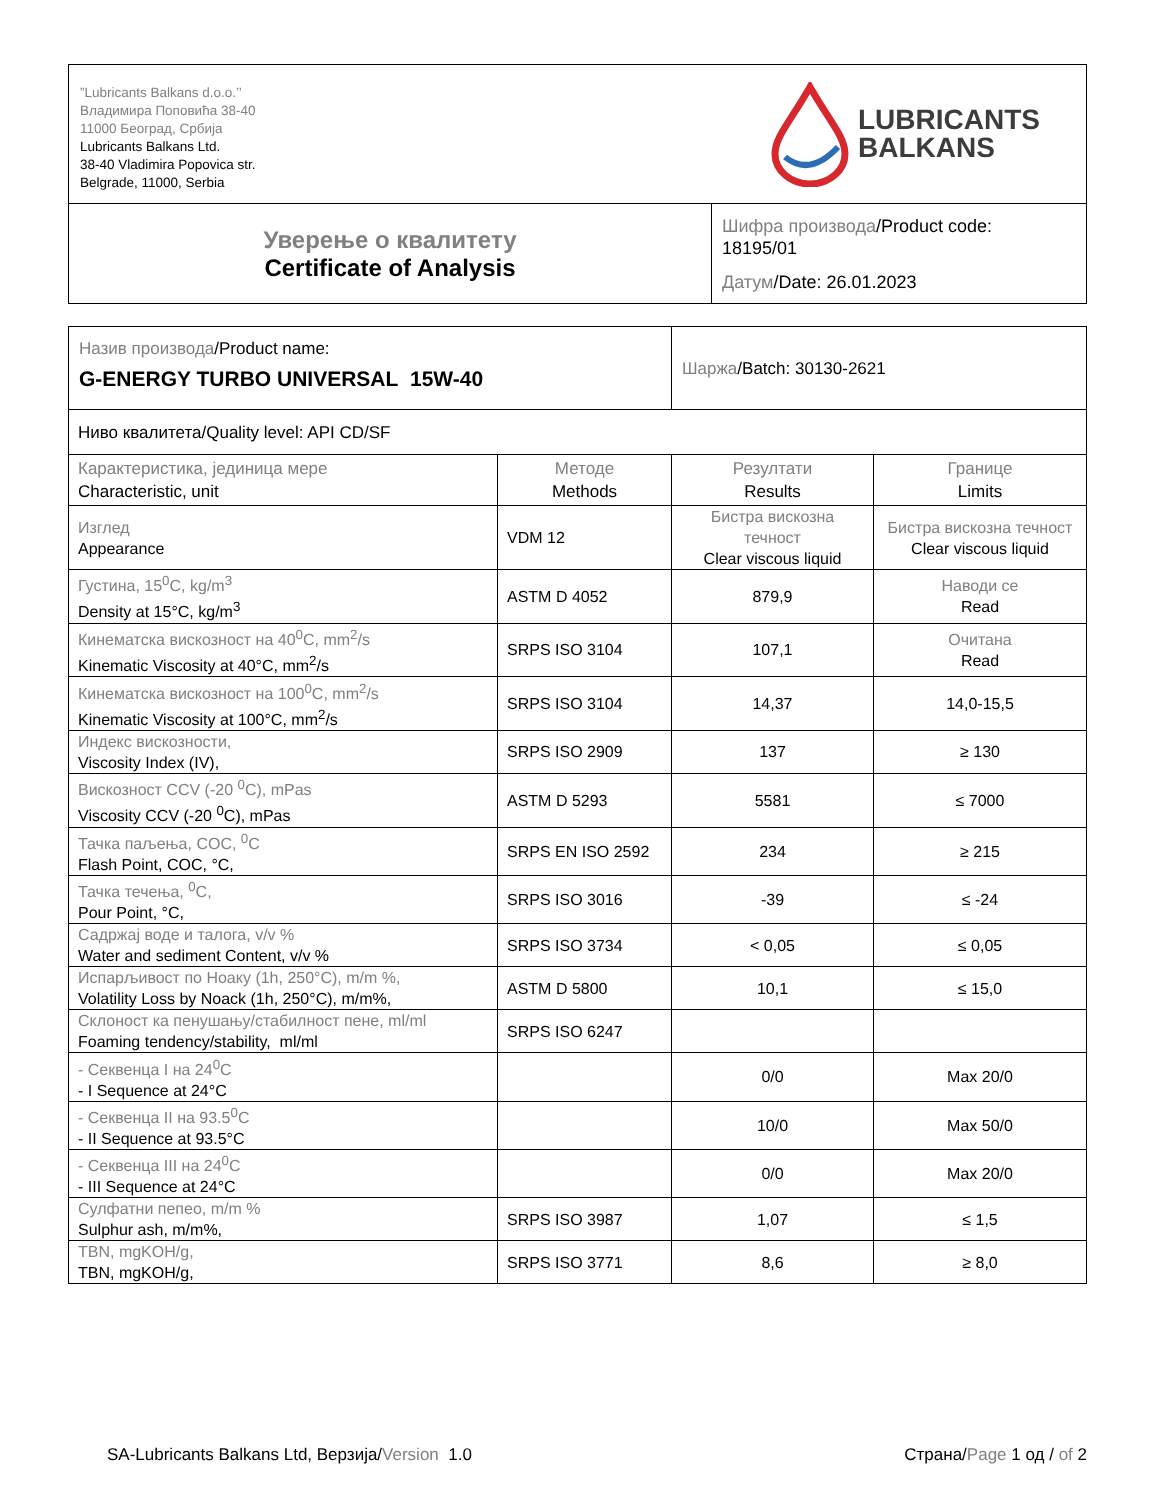| ”Lubricants Balkans d.o.o.’’ Владимира Поповића 38-40 11000 Београд, Србија Lubricants Balkans Ltd. 38-40 Vladimira Popovica str. Belgrade, 11000, Serbia LUBRICANTS BALKANS | |
| Уверење о квалитету Certificate of Analysis | Шифра производа /Product code: 18195/01 Датум /Date: 26.01.2023 |
| Назив производа /Product name: G-ENERGY TURBO UNIVERSAL 15W-40 | | Шаржа /Batch: 30130-2621 | |
| Ниво квалитета/Quality level: API CD/SF | | | |
| Карактеристика, јединица мере Characteristic, unit | Методе Methods | Резултати Results | Границе Limits |
| Изглед Appearance | VDM 12 | Бистра вискозна течност Clear viscous liquid | Бистра вискозна течност Clear viscous liquid |
| Густина, 15<sup>0</sup>C, kg/m<sup>3</sup> Density at 15°C, kg/m<sup>3</sup> | ASTM D 4052 | 879,9 | Наводи се Read |
| Кинематска вискозност на 40<sup>0</sup>C, mm<sup>2</sup>/s Kinematic Viscosity at 40°C, mm<sup>2</sup>/s | SRPS ISO 3104 | 107,1 | Очитана Read |
| Кинематска вискозност на 100<sup>0</sup>C, mm<sup>2</sup>/s Kinematic Viscosity at 100°C, mm<sup>2</sup>/s | SRPS ISO 3104 | 14,37 | 14,0-15,5 |
| Индекс вискозности, Viscosity Index (IV), | SRPS ISO 2909 | 137 | ≥ 130 |
| Вискозност CCV (-20 <sup>0</sup>C), mPas Viscosity CCV (-20 <sup>0</sup>C), mPas | ASTM D 5293 | 5581 | ≤ 7000 |
| Тачка паљења, COC, <sup>0</sup>C Flash Point, COC, °C, | SRPS EN ISO 2592 | 234 | ≥ 215 |
| Тачка течења, <sup>0</sup>C, Pour Point, °C, | SRPS ISO 3016 | -39 | ≤ -24 |
| Садржај воде и талога, v/v % Water and sediment Content, v/v % | SRPS ISO 3734 | < 0,05 | ≤ 0,05 |
| Испарљивост по Ноаку (1h, 250°C), m/m %, Volatility Loss by Noack (1h, 250°C), m/m%, | ASTM D 5800 | 10,1 | ≤ 15,0 |
| Склоност ка пенушању/стабилност пене, ml/ml Foaming tendency/stability, ml/ml | SRPS ISO 6247 | | |
| - Секвенца I на 24<sup>0</sup>C - I Sequence at 24°C | | 0/0 | Max 20/0 |
| - Секвенца II на 93.5<sup>0</sup>C - II Sequence at 93.5°C | | 10/0 | Max 50/0 |
| - Секвенца III на 24<sup>0</sup>C - III Sequence at 24°C | | 0/0 | Max 20/0 |
| Сулфатни пепео, m/m % Sulphur ash, m/m%, | SRPS ISO 3987 | 1,07 | ≤ 1,5 |
| TBN, mgKOH/g, TBN, mgKOH/g, | SRPS ISO 3771 | 8,6 | ≥ 8,0 |
SA-Lubricants Balkans Ltd, Верзија/Version 1.0 Страна/Page 1 од / of 2